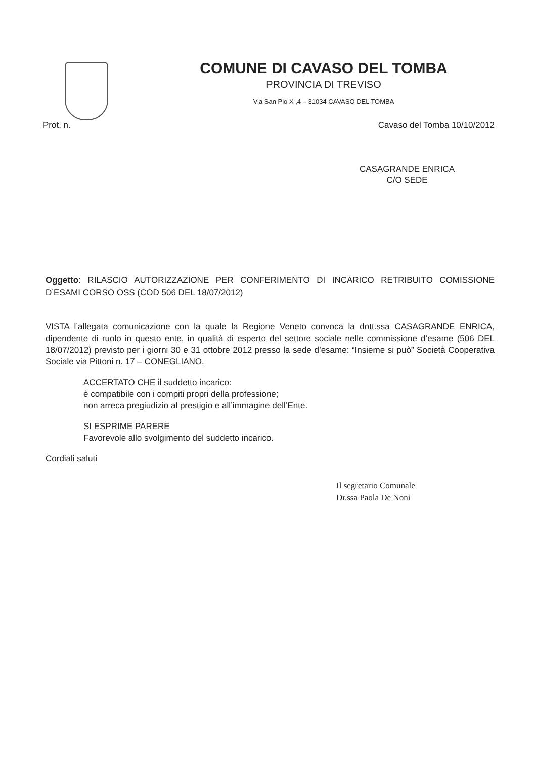COMUNE DI CAVASO DEL TOMBA
PROVINCIA DI TREVISO
Via San Pio X ,4 – 31034 CAVASO DEL TOMBA
Prot. n. Cavaso del Tomba 10/10/2012
CASAGRANDE ENRICA
C/O SEDE
Oggetto: RILASCIO AUTORIZZAZIONE PER CONFERIMENTO DI INCARICO RETRIBUITO COMISSIONE D’ESAMI CORSO OSS (COD 506 DEL 18/07/2012)
VISTA l’allegata comunicazione con la quale la Regione Veneto convoca la dott.ssa CASAGRANDE ENRICA, dipendente di ruolo in questo ente, in qualità di esperto del settore sociale nelle commissione d’esame (506 DEL 18/07/2012) previsto per i giorni 30 e 31 ottobre 2012 presso la sede d’esame: “Insieme si può” Società Cooperativa Sociale via Pittoni n. 17 – CONEGLIANO.
ACCERTATO CHE il suddetto incarico:
è compatibile con i compiti propri della professione;
non arreca pregiudizio al prestigio e all’immagine dell’Ente.
SI ESPRIME PARERE
Favorevole allo svolgimento del suddetto incarico.
Cordiali saluti
Il segretario Comunale
Dr.ssa Paola De Noni